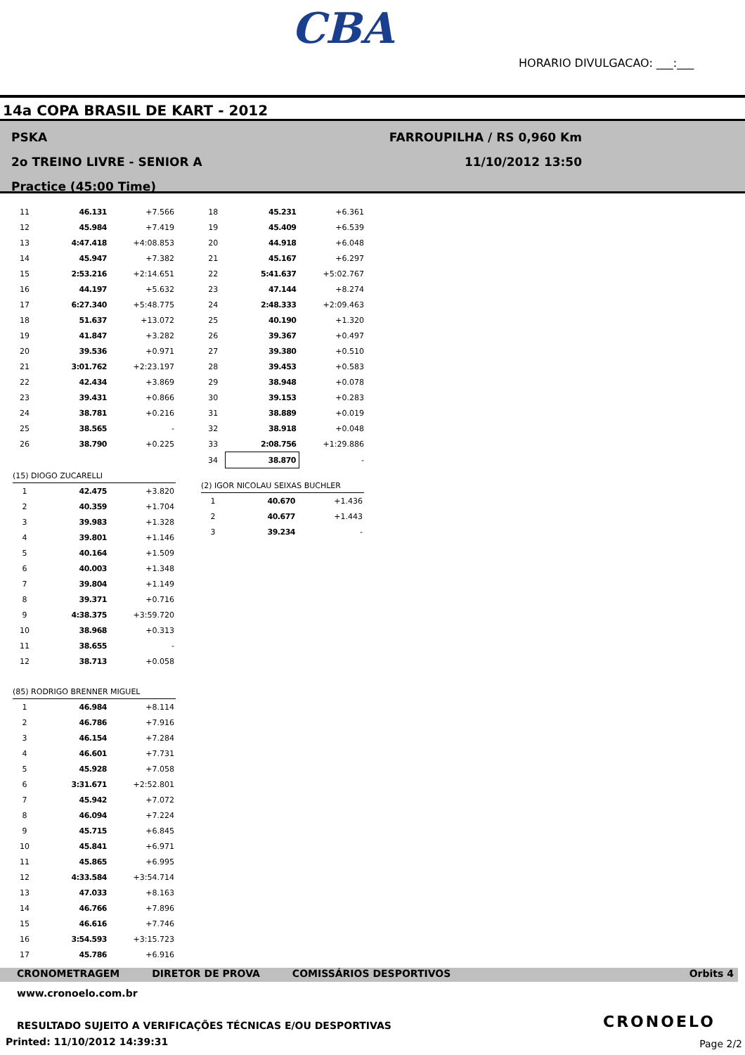CBA
HORARIO DIVULGACAO: ___:___
14a COPA BRASIL DE KART - 2012
PSKA
2o TREINO LIVRE - SENIOR A
Practice (45:00 Time)
FARROUPILHA / RS 0,960 Km
11/10/2012 13:50
| 11 | 46.131 | +7.566 |
| 12 | 45.984 | +7.419 |
| 13 | 4:47.418 | +4:08.853 |
| 14 | 45.947 | +7.382 |
| 15 | 2:53.216 | +2:14.651 |
| 16 | 44.197 | +5.632 |
| 17 | 6:27.340 | +5:48.775 |
| 18 | 51.637 | +13.072 |
| 19 | 41.847 | +3.282 |
| 20 | 39.536 | +0.971 |
| 21 | 3:01.762 | +2:23.197 |
| 22 | 42.434 | +3.869 |
| 23 | 39.431 | +0.866 |
| 24 | 38.781 | +0.216 |
| 25 | 38.565 | - |
| 26 | 38.790 | +0.225 |
(15) DIOGO ZUCARELLI
| 1 | 42.475 | +3.820 |
| 2 | 40.359 | +1.704 |
| 3 | 39.983 | +1.328 |
| 4 | 39.801 | +1.146 |
| 5 | 40.164 | +1.509 |
| 6 | 40.003 | +1.348 |
| 7 | 39.804 | +1.149 |
| 8 | 39.371 | +0.716 |
| 9 | 4:38.375 | +3:59.720 |
| 10 | 38.968 | +0.313 |
| 11 | 38.655 | - |
| 12 | 38.713 | +0.058 |
(85) RODRIGO BRENNER MIGUEL
| 1 | 46.984 | +8.114 |
| 2 | 46.786 | +7.916 |
| 3 | 46.154 | +7.284 |
| 4 | 46.601 | +7.731 |
| 5 | 45.928 | +7.058 |
| 6 | 3:31.671 | +2:52.801 |
| 7 | 45.942 | +7.072 |
| 8 | 46.094 | +7.224 |
| 9 | 45.715 | +6.845 |
| 10 | 45.841 | +6.971 |
| 11 | 45.865 | +6.995 |
| 12 | 4:33.584 | +3:54.714 |
| 13 | 47.033 | +8.163 |
| 14 | 46.766 | +7.896 |
| 15 | 46.616 | +7.746 |
| 16 | 3:54.593 | +3:15.723 |
| 17 | 45.786 | +6.916 |
| 18 | 45.231 | +6.361 |
| 19 | 45.409 | +6.539 |
| 20 | 44.918 | +6.048 |
| 21 | 45.167 | +6.297 |
| 22 | 5:41.637 | +5:02.767 |
| 23 | 47.144 | +8.274 |
| 24 | 2:48.333 | +2:09.463 |
| 25 | 40.190 | +1.320 |
| 26 | 39.367 | +0.497 |
| 27 | 39.380 | +0.510 |
| 28 | 39.453 | +0.583 |
| 29 | 38.948 | +0.078 |
| 30 | 39.153 | +0.283 |
| 31 | 38.889 | +0.019 |
| 32 | 38.918 | +0.048 |
| 33 | 2:08.756 | +1:29.886 |
| 34 | 38.870 | - |
(2) IGOR NICOLAU SEIXAS BUCHLER
| 1 | 40.670 | +1.436 |
| 2 | 40.677 | +1.443 |
| 3 | 39.234 | - |
CRONOMETRAGEM DIRETOR DE PROVA COMISSÁRIOS DESPORTIVOS Orbits 4
www.cronoelo.com.br
RESULTADO SUJEITO A VERIFICAÇÕES TÉCNICAS E/OU DESPORTIVAS
Printed: 11/10/2012 14:39:31
CRONOELO
Page 2/2